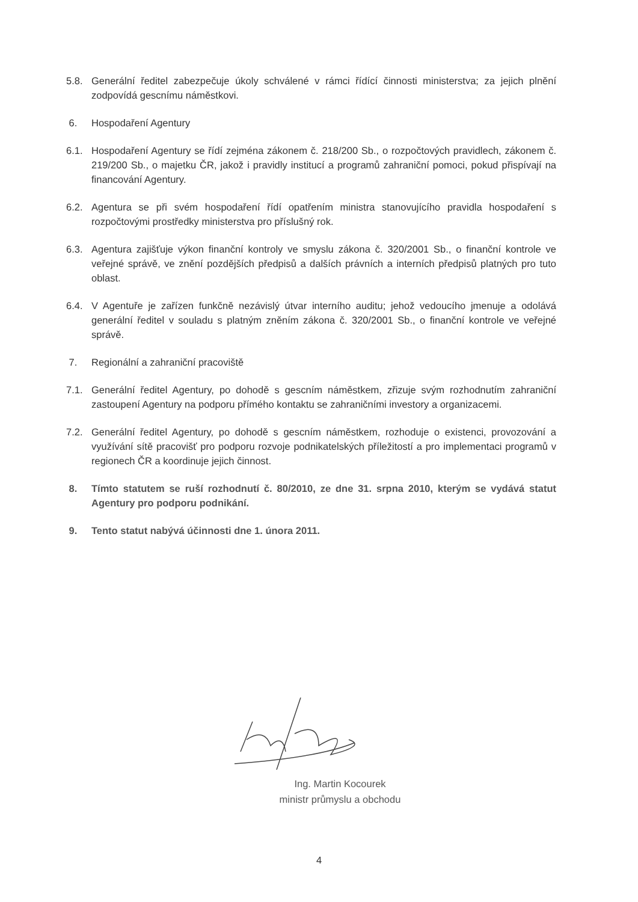5.8. Generální ředitel zabezpečuje úkoly schválené v rámci řídící činnosti ministerstva; za jejich plnění zodpovídá gescnímu náměstkovi.
6. Hospodaření Agentury
6.1. Hospodaření Agentury se řídí zejména zákonem č. 218/200 Sb., o rozpočtových pravidlech, zákonem č. 219/200 Sb., o majetku ČR, jakož i pravidly institucí a programů zahraniční pomoci, pokud přispívají na financování Agentury.
6.2. Agentura se při svém hospodaření řídí opatřením ministra stanovujícího pravidla hospodaření s rozpočtovými prostředky ministerstva pro příslušný rok.
6.3. Agentura zajišťuje výkon finanční kontroly ve smyslu zákona č. 320/2001 Sb., o finanční kontrole ve veřejné správě, ve znění pozdějších předpisů a dalších právních a interních předpisů platných pro tuto oblast.
6.4. V Agentuře je zařízen funkčně nezávislý útvar interního auditu; jehož vedoucího jmenuje a odolává generální ředitel v souladu s platným zněním zákona č. 320/2001 Sb., o finanční kontrole ve veřejné správě.
7. Regionální a zahraniční pracoviště
7.1. Generální ředitel Agentury, po dohodě s gescním náměstkem, zřizuje svým rozhodnutím zahraniční zastoupení Agentury na podporu přímého kontaktu se zahraničními investory a organizacemi.
7.2. Generální ředitel Agentury, po dohodě s gescním náměstkem, rozhoduje o existenci, provozování a využívání sítě pracovišť pro podporu rozvoje podnikatelských příležitostí a pro implementaci programů v regionech ČR a koordinuje jejich činnost.
8. Tímto statutem se ruší rozhodnutí č. 80/2010, ze dne 31. srpna 2010, kterým se vydává statut Agentury pro podporu podnikání.
9. Tento statut nabývá účinnosti dne 1. února 2011.
Ing. Martin Kocourek
ministr průmyslu a obchodu
4